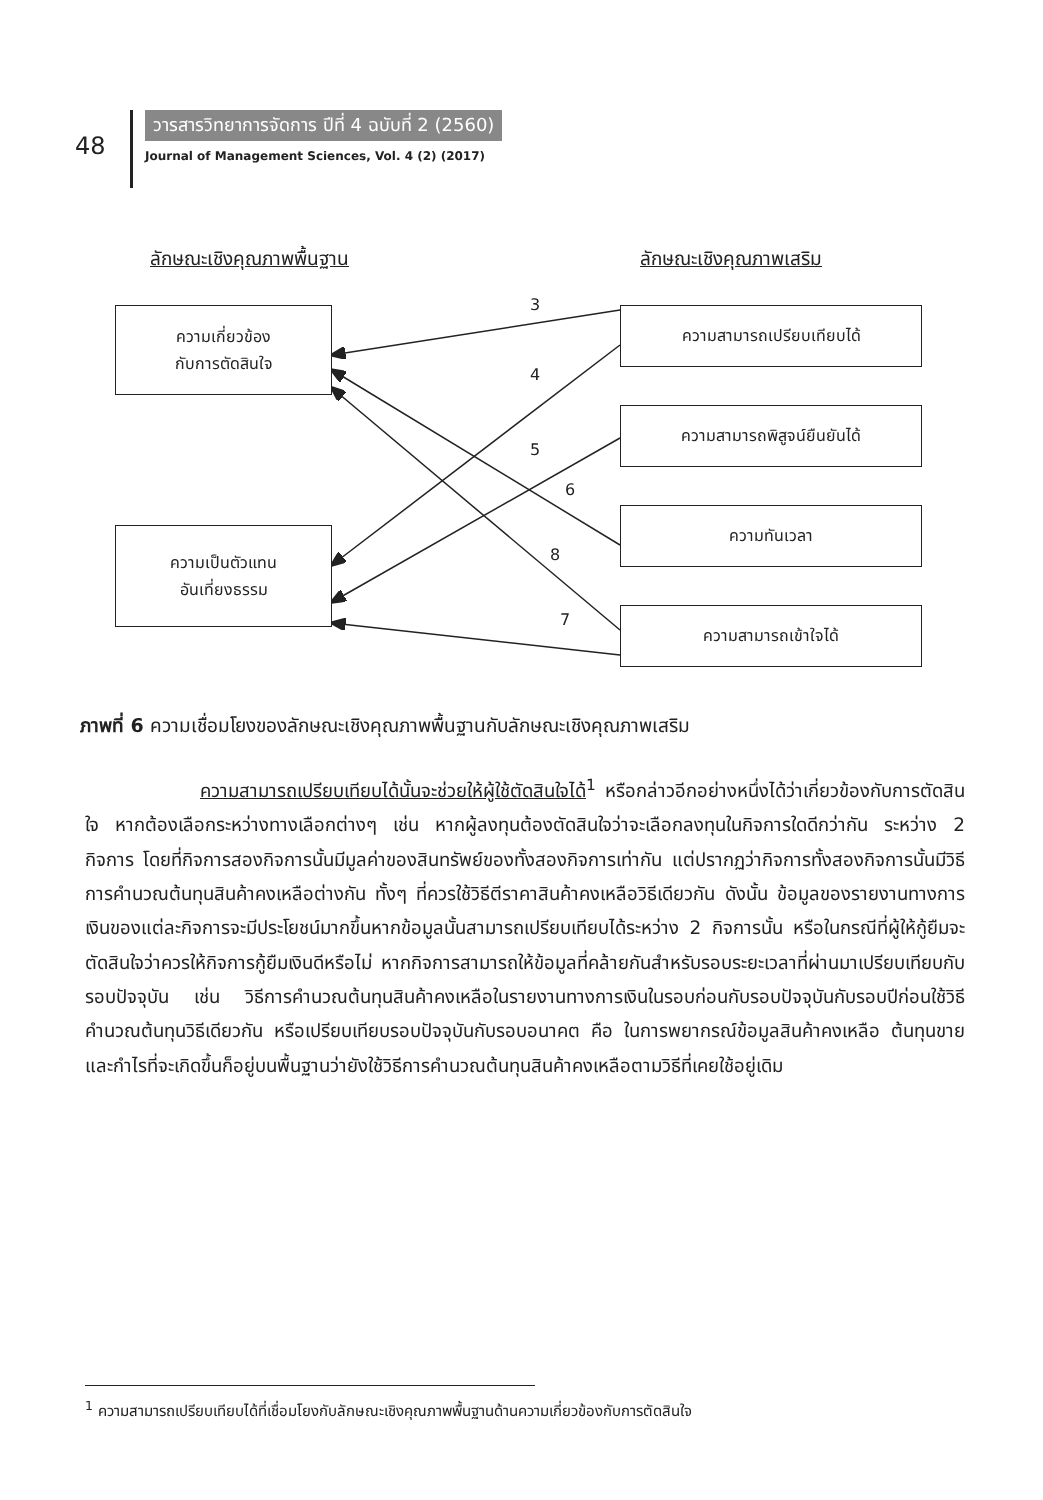48
วารสารวิทยาการจัดการ ปีที่ 4 ฉบับที่ 2 (2560)
Journal of Management Sciences, Vol. 4 (2) (2017)
ลักษณะเชิงคุณภาพพื้นฐาน ลักษณะเชิงคุณภาพเสริม
ความเกี่ยวข้อง
กับการตัดสินใจ
ความเป็นตัวแทน
อันเที่ยงธรรม
ความสามารถเปรียบเทียบได้
ความสามารถพิสูจน์ยืนยันได้
ความทันเวลา
ความสามารถเข้าใจได้
3
4
5
6
8
7
ภาพที่ 6 ความเชื่อมโยงของลักษณะเชิงคุณภาพพื้นฐานกับลักษณะเชิงคุณภาพเสริม
ความสามารถเปรียบเทียบได้นั้นจะช่วยให้ผู้ใช้ตัดสินใจได้<sup>1</sup> หรือกล่าวอีกอย่างหนึ่งได้ว่าเกี่ยวข้องกับการตัดสินใจ หากต้องเลือกระหว่างทางเลือกต่างๆ เช่น หากผู้ลงทุนต้องตัดสินใจว่าจะเลือกลงทุนในกิจการใดดีกว่ากัน ระหว่าง 2 กิจการ โดยที่กิจการสองกิจการนั้นมีมูลค่าของสินทรัพย์ของทั้งสองกิจการเท่ากัน แต่ปรากฏว่ากิจการทั้งสองกิจการนั้นมีวิธีการคำนวณต้นทุนสินค้าคงเหลือต่างกัน ทั้งๆ ที่ควรใช้วิธีตีราคาสินค้าคงเหลือวิธีเดียวกัน ดังนั้น ข้อมูลของรายงานทางการเงินของแต่ละกิจการจะมีประโยชน์มากขึ้นหากข้อมูลนั้นสามารถเปรียบเทียบได้ระหว่าง 2 กิจการนั้น หรือในกรณีที่ผู้ให้กู้ยืมจะตัดสินใจว่าควรให้กิจการกู้ยืมเงินดีหรือไม่ หากกิจการสามารถให้ข้อมูลที่คล้ายกันสำหรับรอบระยะเวลาที่ผ่านมาเปรียบเทียบกับรอบปัจจุบัน เช่น วิธีการคำนวณต้นทุนสินค้าคงเหลือในรายงานทางการเงินในรอบก่อนกับรอบปัจจุบันกับรอบปีก่อนใช้วิธีคำนวณต้นทุนวิธีเดียวกัน หรือเปรียบเทียบรอบปัจจุบันกับรอบอนาคต คือ ในการพยากรณ์ข้อมูลสินค้าคงเหลือ ต้นทุนขายและกำไรที่จะเกิดขึ้นก็อยู่บนพื้นฐานว่ายังใช้วิธีการคำนวณต้นทุนสินค้าคงเหลือตามวิธีที่เคยใช้อยู่เดิม
<sup>1</sup> ความสามารถเปรียบเทียบได้ที่เชื่อมโยงกับลักษณะเชิงคุณภาพพื้นฐานด้านความเกี่ยวข้องกับการตัดสินใจ